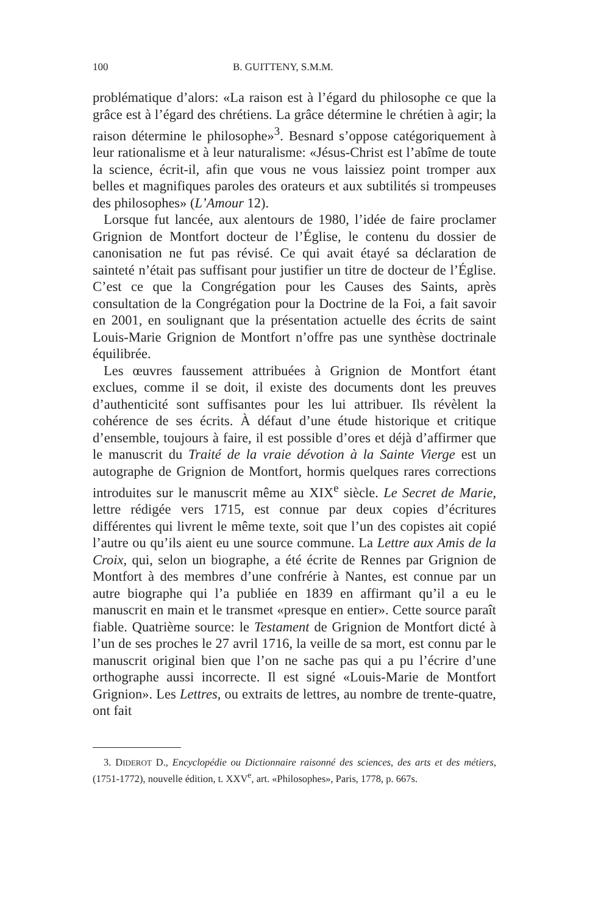100 B. GUITTENY, S.M.M.
problématique d’alors: «La raison est à l’égard du philosophe ce que la grâce est à l’égard des chrétiens. La grâce détermine le chrétien à agir; la raison détermine le philosophe»<sup>3</sup>. Besnard s’oppose catégoriquement à leur rationalisme et à leur naturalisme: «Jésus-Christ est l’abîme de toute la science, écrit-il, afin que vous ne vous laissiez point tromper aux belles et magnifiques paroles des orateurs et aux subtilités si trompeuses des philosophes» (L’Amour 12).
Lorsque fut lancée, aux alentours de 1980, l’idée de faire proclamer Grignion de Montfort docteur de l’Église, le contenu du dossier de canonisation ne fut pas révisé. Ce qui avait étayé sa déclaration de sainteté n’était pas suffisant pour justifier un titre de docteur de l’Église. C’est ce que la Congrégation pour les Causes des Saints, après consultation de la Congrégation pour la Doctrine de la Foi, a fait savoir en 2001, en soulignant que la présentation actuelle des écrits de saint Louis-Marie Grignion de Montfort n’offre pas une synthèse doctrinale équilibrée.
Les œuvres faussement attribuées à Grignion de Montfort étant exclues, comme il se doit, il existe des documents dont les preuves d’authenticité sont suffisantes pour les lui attribuer. Ils révèlent la cohérence de ses écrits. À défaut d’une étude historique et critique d’ensemble, toujours à faire, il est possible d’ores et déjà d’affirmer que le manuscrit du Traité de la vraie dévotion à la Sainte Vierge est un autographe de Grignion de Montfort, hormis quelques rares corrections introduites sur le manuscrit même au XIX<sup>e</sup> siècle. Le Secret de Marie, lettre rédigée vers 1715, est connue par deux copies d’écritures différentes qui livrent le même texte, soit que l’un des copistes ait copié l’autre ou qu’ils aient eu une source commune. La Lettre aux Amis de la Croix, qui, selon un biographe, a été écrite de Rennes par Grignion de Montfort à des membres d’une confrérie à Nantes, est connue par un autre biographe qui l’a publiée en 1839 en affirmant qu’il a eu le manuscrit en main et le transmet «presque en entier». Cette source paraît fiable. Quatrième source: le Testament de Grignion de Montfort dicté à l’un de ses proches le 27 avril 1716, la veille de sa mort, est connu par le manuscrit original bien que l’on ne sache pas qui a pu l’écrire d’une orthographe aussi incorrecte. Il est signé «Louis-Marie de Montfort Grignion». Les Lettres, ou extraits de lettres, au nombre de trente-quatre, ont fait
3. DIDEROT D., Encyclopédie ou Dictionnaire raisonné des sciences, des arts et des métiers, (1751-1772), nouvelle édition, t. XXV<sup>e</sup>, art. «Philosophes», Paris, 1778, p. 667s.